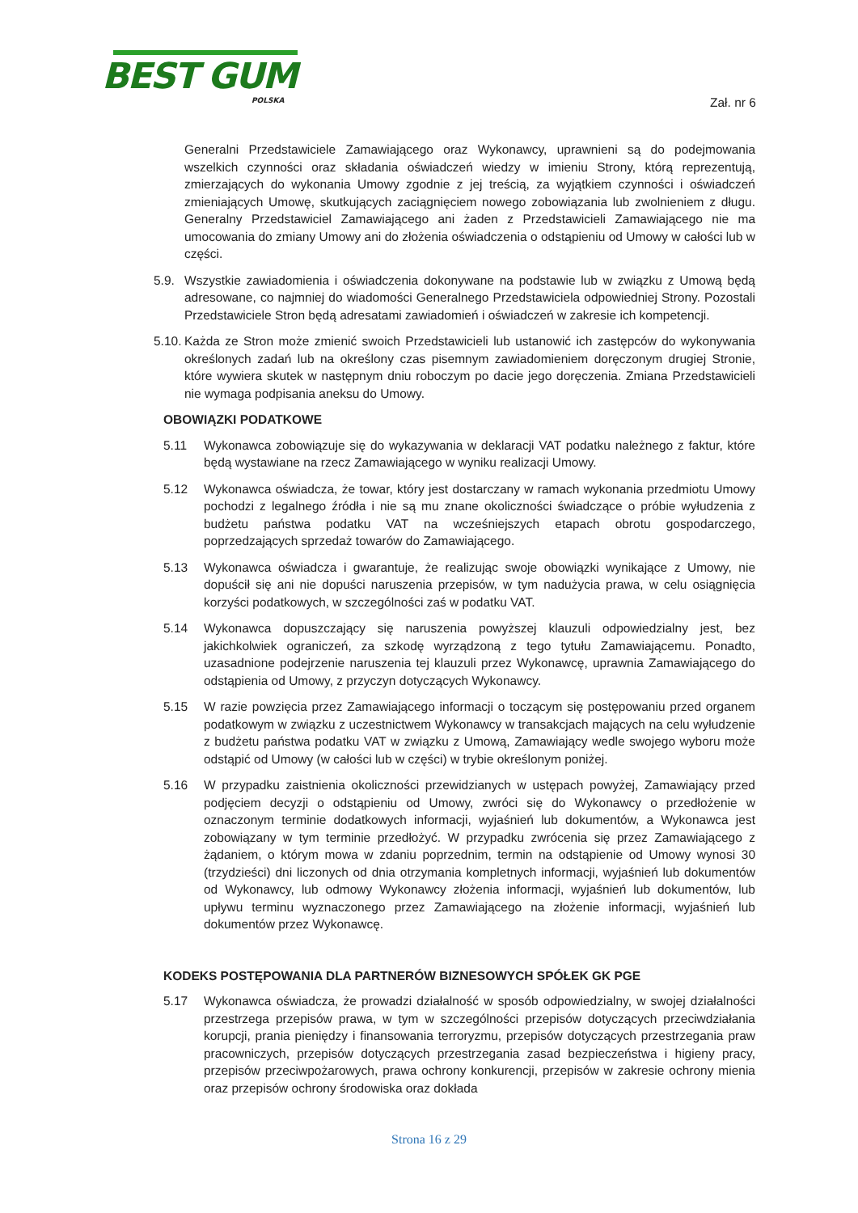BEST GUM
POLSKA
Zał. nr 6
Generalni Przedstawiciele Zamawiającego oraz Wykonawcy, uprawnieni są do podejmowania wszelkich czynności oraz składania oświadczeń wiedzy w imieniu Strony, którą reprezentują, zmierzających do wykonania Umowy zgodnie z jej treścią, za wyjątkiem czynności i oświadczeń zmieniających Umowę, skutkujących zaciągnięciem nowego zobowiązania lub zwolnieniem z długu. Generalny Przedstawiciel Zamawiającego ani żaden z Przedstawicieli Zamawiającego nie ma umocowania do zmiany Umowy ani do złożenia oświadczenia o odstąpieniu od Umowy w całości lub w części.
5.9. Wszystkie zawiadomienia i oświadczenia dokonywane na podstawie lub w związku z Umową będą adresowane, co najmniej do wiadomości Generalnego Przedstawiciela odpowiedniej Strony. Pozostali Przedstawiciele Stron będą adresatami zawiadomień i oświadczeń w zakresie ich kompetencji.
5.10. Każda ze Stron może zmienić swoich Przedstawicieli lub ustanowić ich zastępców do wykonywania określonych zadań lub na określony czas pisemnym zawiadomieniem doręczonym drugiej Stronie, które wywiera skutek w następnym dniu roboczym po dacie jego doręczenia. Zmiana Przedstawicieli nie wymaga podpisania aneksu do Umowy.
OBOWIĄZKI PODATKOWE
5.11 Wykonawca zobowiązuje się do wykazywania w deklaracji VAT podatku należnego z faktur, które będą wystawiane na rzecz Zamawiającego w wyniku realizacji Umowy.
5.12 Wykonawca oświadcza, że towar, który jest dostarczany w ramach wykonania przedmiotu Umowy pochodzi z legalnego źródła i nie są mu znane okoliczności świadczące o próbie wyłudzenia z budżetu państwa podatku VAT na wcześniejszych etapach obrotu gospodarczego, poprzedzających sprzedaż towarów do Zamawiającego.
5.13 Wykonawca oświadcza i gwarantuje, że realizując swoje obowiązki wynikające z Umowy, nie dopuścił się ani nie dopuści naruszenia przepisów, w tym nadużycia prawa, w celu osiągnięcia korzyści podatkowych, w szczególności zaś w podatku VAT.
5.14 Wykonawca dopuszczający się naruszenia powyższej klauzuli odpowiedzialny jest, bez jakichkolwiek ograniczeń, za szkodę wyrządzoną z tego tytułu Zamawiającemu. Ponadto, uzasadnione podejrzenie naruszenia tej klauzuli przez Wykonawcę, uprawnia Zamawiającego do odstąpienia od Umowy, z przyczyn dotyczących Wykonawcy.
5.15 W razie powzięcia przez Zamawiającego informacji o toczącym się postępowaniu przed organem podatkowym w związku z uczestnictwem Wykonawcy w transakcjach mających na celu wyłudzenie z budżetu państwa podatku VAT w związku z Umową, Zamawiający wedle swojego wyboru może odstąpić od Umowy (w całości lub w części) w trybie określonym poniżej.
5.16 W przypadku zaistnienia okoliczności przewidzianych w ustępach powyżej, Zamawiający przed podjęciem decyzji o odstąpieniu od Umowy, zwróci się do Wykonawcy o przedłożenie w oznaczonym terminie dodatkowych informacji, wyjaśnień lub dokumentów, a Wykonawca jest zobowiązany w tym terminie przedłożyć. W przypadku zwrócenia się przez Zamawiającego z żądaniem, o którym mowa w zdaniu poprzednim, termin na odstąpienie od Umowy wynosi 30 (trzydzieści) dni liczonych od dnia otrzymania kompletnych informacji, wyjaśnień lub dokumentów od Wykonawcy, lub odmowy Wykonawcy złożenia informacji, wyjaśnień lub dokumentów, lub upływu terminu wyznaczonego przez Zamawiającego na złożenie informacji, wyjaśnień lub dokumentów przez Wykonawcę.
KODEKS POSTĘPOWANIA DLA PARTNERÓW BIZNESOWYCH SPÓŁEK GK PGE
5.17 Wykonawca oświadcza, że prowadzi działalność w sposób odpowiedzialny, w swojej działalności przestrzega przepisów prawa, w tym w szczególności przepisów dotyczących przeciwdziałania korupcji, prania pieniędzy i finansowania terroryzmu, przepisów dotyczących przestrzegania praw pracowniczych, przepisów dotyczących przestrzegania zasad bezpieczeństwa i higieny pracy, przepisów przeciwpożarowych, prawa ochrony konkurencji, przepisów w zakresie ochrony mienia oraz przepisów ochrony środowiska oraz dokłada
Strona 16 z 29